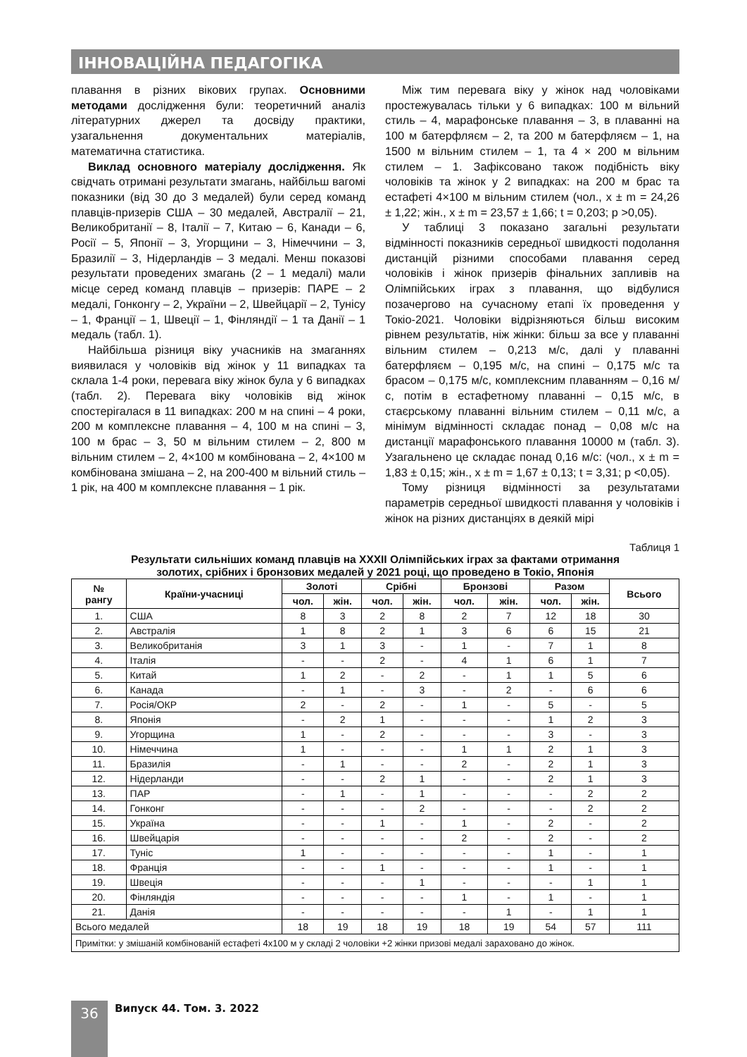ІННОВАЦІЙНА ПЕДАГОГІКА
плавання в різних вікових групах. Основними методами дослідження були: теоретичний аналіз літературних джерел та досвіду практики, узагальнення документальних матеріалів, математична статистика.
Виклад основного матеріалу дослідження. Як свідчать отримані результати змагань, найбільш вагомі показники (від 30 до 3 медалей) були серед команд плавців-призерів США – 30 медалей, Австралії – 21, Великобританії – 8, Італії – 7, Китаю – 6, Канади – 6, Росії – 5, Японії – 3, Угорщини – 3, Німеччини – 3, Бразилії – 3, Нідерландів – 3 медалі. Менш показові результати проведених змагань (2 – 1 медалі) мали місце серед команд плавців – призерів: ПАРЕ – 2 медалі, Гонконгу – 2, України – 2, Швейцарії – 2, Тунісу – 1, Франції – 1, Швеції – 1, Фінляндії – 1 та Данії – 1 медаль (табл. 1).
Найбільша різниця віку учасників на змаганнях виявилася у чоловіків від жінок у 11 випадках та склала 1-4 роки, перевага віку жінок була у 6 випадках (табл. 2). Перевага віку чоловіків від жінок спостерігалася в 11 випадках: 200 м на спині – 4 роки, 200 м комплексне плавання – 4, 100 м на спині – 3, 100 м брас – 3, 50 м вільним стилем – 2, 800 м вільним стилем – 2, 4×100 м комбінована – 2, 4×100 м комбінована змішана – 2, на 200-400 м вільний стиль – 1 рік, на 400 м комплексне плавання – 1 рік.
Між тим перевага віку у жінок над чоловіками простежувалась тільки у 6 випадках: 100 м вільний стиль – 4, марафонське плавання – 3, в плаванні на 100 м батерфляєм – 2, та 200 м батерфляєм – 1, на 1500 м вільним стилем – 1, та 4 × 200 м вільним стилем – 1. Зафіксовано також подібність віку чоловіків та жінок у 2 випадках: на 200 м брас та естафеті 4×100 м вільним стилем (чол., x ± m = 24,26 ± 1,22; жін., x ± m = 23,57 ± 1,66; t = 0,203; p >0,05).
У таблиці 3 показано загальні результати відмінності показників середньої швидкості подолання дистанцій різними способами плавання серед чоловіків і жінок призерів фінальних запливів на Олімпійських іграх з плавання, що відбулися позачергово на сучасному етапі їх проведення у Токіо-2021. Чоловіки відрізняються більш високим рівнем результатів, ніж жінки: більш за все у плаванні вільним стилем – 0,213 м/с, далі у плаванні батерфляєм – 0,195 м/с, на спині – 0,175 м/с та брасом – 0,175 м/с, комплексним плаванням – 0,16 м/с, потім в естафетному плаванні – 0,15 м/с, в стаєрському плаванні вільним стилем – 0,11 м/с, а мінімум відмінності складає понад – 0,08 м/с на дистанції марафонського плавання 10000 м (табл. 3). Узагальнено це складає понад 0,16 м/с: (чол., x ± m = 1,83 ± 0,15; жін., x ± m = 1,67 ± 0,13; t = 3,31; p <0,05).
Тому різниця відмінності за результатами параметрів середньої швидкості плавання у чоловіків і жінок на різних дистанціях в деякій мірі
Таблиця 1
Результати сильніших команд плавців на XXXII Олімпійських іграх за фактами отримання
золотих, срібних і бронзових медалей у 2021 році, що проведено в Токіо, Японія
| № рангу | Країни-учасниці | Золоті | | Срібні | | Бронзові | | Разом | | Всього |
| --- | --- | --- | --- | --- | --- | --- | --- | --- | --- | --- |
| | | чол. | жін. | чол. | жін. | чол. | жін. | чол. | жін. | |
| 1. | США | 8 | 3 | 2 | 8 | 2 | 7 | 12 | 18 | 30 |
| 2. | Австралія | 1 | 8 | 2 | 1 | 3 | 6 | 6 | 15 | 21 |
| 3. | Великобританія | 3 | 1 | 3 | - | 1 | - | 7 | 1 | 8 |
| 4. | Італія | - | - | 2 | - | 4 | 1 | 6 | 1 | 7 |
| 5. | Китай | 1 | 2 | - | 2 | - | 1 | 1 | 5 | 6 |
| 6. | Канада | - | 1 | - | 3 | - | 2 | - | 6 | 6 |
| 7. | Росія/ОКР | 2 | - | 2 | - | 1 | - | 5 | - | 5 |
| 8. | Японія | - | 2 | 1 | - | - | - | 1 | 2 | 3 |
| 9. | Угорщина | 1 | - | 2 | - | - | - | 3 | - | 3 |
| 10. | Німеччина | 1 | - | - | - | 1 | 1 | 2 | 1 | 3 |
| 11. | Бразилія | - | 1 | - | - | 2 | - | 2 | 1 | 3 |
| 12. | Нідерланди | - | - | 2 | 1 | - | - | 2 | 1 | 3 |
| 13. | ПАР | - | 1 | - | 1 | - | - | - | 2 | 2 |
| 14. | Гонконг | - | - | - | 2 | - | - | - | 2 | 2 |
| 15. | Україна | - | - | 1 | - | 1 | - | 2 | - | 2 |
| 16. | Швейцарія | - | - | - | - | 2 | - | 2 | - | 2 |
| 17. | Туніс | 1 | - | - | - | - | - | 1 | - | 1 |
| 18. | Франція | - | - | 1 | - | - | - | 1 | - | 1 |
| 19. | Швеція | - | - | - | 1 | - | - | - | 1 | 1 |
| 20. | Фінляндія | - | - | - | - | 1 | - | 1 | - | 1 |
| 21. | Данія | - | - | - | - | - | 1 | - | 1 | 1 |
| Всього медалей | | 18 | 19 | 18 | 19 | 18 | 19 | 54 | 57 | 111 |
| Примітки: у змішаній комбінованій естафеті 4х100 м у складі 2 чоловіки +2 жінки призові медалі зараховано до жінок. | | | | | | | | | | |
36 Випуск 44. Том. 3. 2022